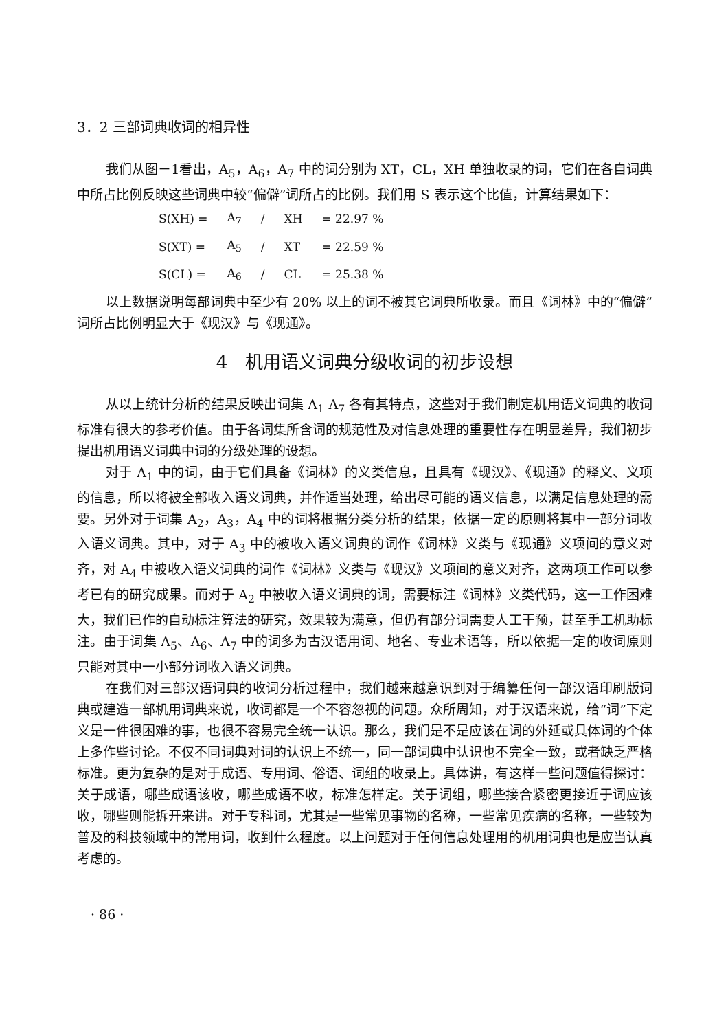3．2 三部词典收词的相异性
我们从图－1看出，A<sub>5</sub>，A<sub>6</sub>，A<sub>7</sub> 中的词分别为 XT，CL，XH 单独收录的词，它们在各自词典中所占比例反映这些词典中较“偏僻”词所占的比例。我们用 S 表示这个比值，计算结果如下：
| S(XH) = | A<sub>7</sub> | / | XH | = 22.97 % |
| S(XT) = | A<sub>5</sub> | / | XT | = 22.59 % |
| S(CL) = | A<sub>6</sub> | / | CL | = 25.38 % |
以上数据说明每部词典中至少有 20% 以上的词不被其它词典所收录。而且《词林》中的“偏僻”词所占比例明显大于《现汉》与《现通》。
4　机用语义词典分级收词的初步设想
从以上统计分析的结果反映出词集 A<sub>1</sub> A<sub>7</sub> 各有其特点，这些对于我们制定机用语义词典的收词标准有很大的参考价值。由于各词集所含词的规范性及对信息处理的重要性存在明显差异，我们初步提出机用语义词典中词的分级处理的设想。
对于 A<sub>1</sub> 中的词，由于它们具备《词林》的义类信息，且具有《现汉》、《现通》的释义、义项的信息，所以将被全部收入语义词典，并作适当处理，给出尽可能的语义信息，以满足信息处理的需要。另外对于词集 A<sub>2</sub>，A<sub>3</sub>，A<sub>4</sub> 中的词将根据分类分析的结果，依据一定的原则将其中一部分词收入语义词典。其中，对于 A<sub>3</sub> 中的被收入语义词典的词作《词林》义类与《现通》义项间的意义对齐，对 A<sub>4</sub> 中被收入语义词典的词作《词林》义类与《现汉》义项间的意义对齐，这两项工作可以参考已有的研究成果。而对于 A<sub>2</sub> 中被收入语义词典的词，需要标注《词林》义类代码，这一工作困难大，我们已作的自动标注算法的研究，效果较为满意，但仍有部分词需要人工干预，甚至手工机助标注。由于词集 A<sub>5</sub>、A<sub>6</sub>、A<sub>7</sub> 中的词多为古汉语用词、地名、专业术语等，所以依据一定的收词原则只能对其中一小部分词收入语义词典。
在我们对三部汉语词典的收词分析过程中，我们越来越意识到对于编纂任何一部汉语印刷版词典或建造一部机用词典来说，收词都是一个不容忽视的问题。众所周知，对于汉语来说，给“词”下定义是一件很困难的事，也很不容易完全统一认识。那么，我们是不是应该在词的外延或具体词的个体上多作些讨论。不仅不同词典对词的认识上不统一，同一部词典中认识也不完全一致，或者缺乏严格标准。更为复杂的是对于成语、专用词、俗语、词组的收录上。具体讲，有这样一些问题值得探讨：关于成语，哪些成语该收，哪些成语不收，标准怎样定。关于词组，哪些接合紧密更接近于词应该收，哪些则能拆开来讲。对于专科词，尤其是一些常见事物的名称，一些常见疾病的名称，一些较为普及的科技领域中的常用词，收到什么程度。以上问题对于任何信息处理用的机用词典也是应当认真考虑的。
· 86 ·